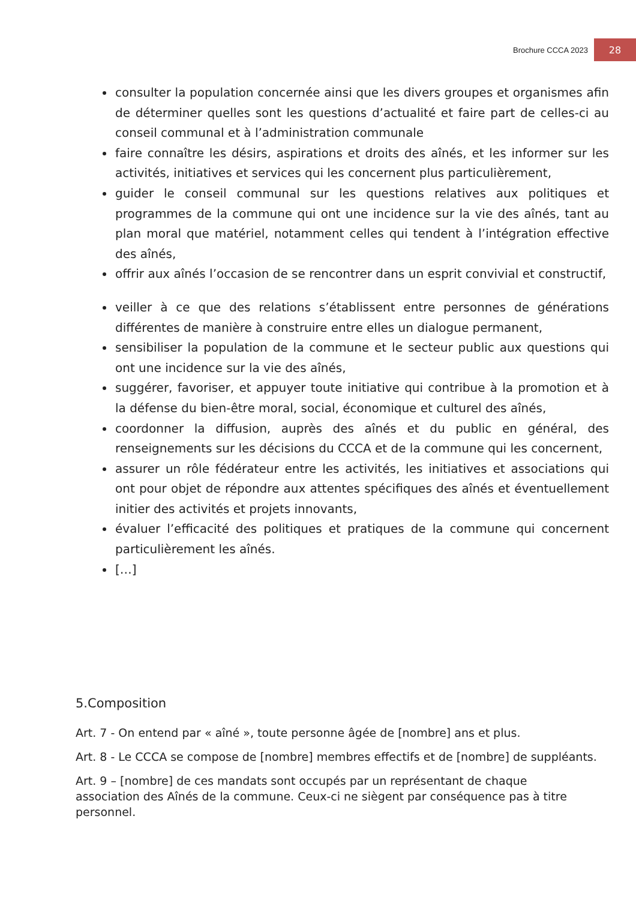Brochure CCCA 2023 28
consulter la population concernée ainsi que les divers groupes et organismes afin de déterminer quelles sont les questions d’actualité et faire part de celles-ci au conseil communal et à l’administration communale
faire connaître les désirs, aspirations et droits des aînés, et les informer sur les activités, initiatives et services qui les concernent plus particulièrement,
guider le conseil communal sur les questions relatives aux politiques et programmes de la commune qui ont une incidence sur la vie des aînés, tant au plan moral que matériel, notamment celles qui tendent à l’intégration effective des aînés,
offrir aux aînés l’occasion de se rencontrer dans un esprit convivial et constructif,
veiller à ce que des relations s’établissent entre personnes de générations différentes de manière à construire entre elles un dialogue permanent,
sensibiliser la population de la commune et le secteur public aux questions qui ont une incidence sur la vie des aînés,
suggérer, favoriser, et appuyer toute initiative qui contribue à la promotion et à la défense du bien-être moral, social, économique et culturel des aînés,
coordonner la diffusion, auprès des aînés et du public en général, des renseignements sur les décisions du CCCA et de la commune qui les concernent,
assurer un rôle fédérateur entre les activités, les initiatives et associations qui ont pour objet de répondre aux attentes spécifiques des aînés et éventuellement initier des activités et projets innovants,
évaluer l’efficacité des politiques et pratiques de la commune qui concernent particulièrement les aînés.
[…]
5.Composition
Art. 7 - On entend par « aîné », toute personne âgée de [nombre] ans et plus.
Art. 8 - Le CCCA se compose de [nombre] membres effectifs et de [nombre] de suppléants.
Art. 9 – [nombre] de ces mandats sont occupés par un représentant de chaque association des Aînés de la commune. Ceux-ci ne siègent par conséquence pas à titre personnel.